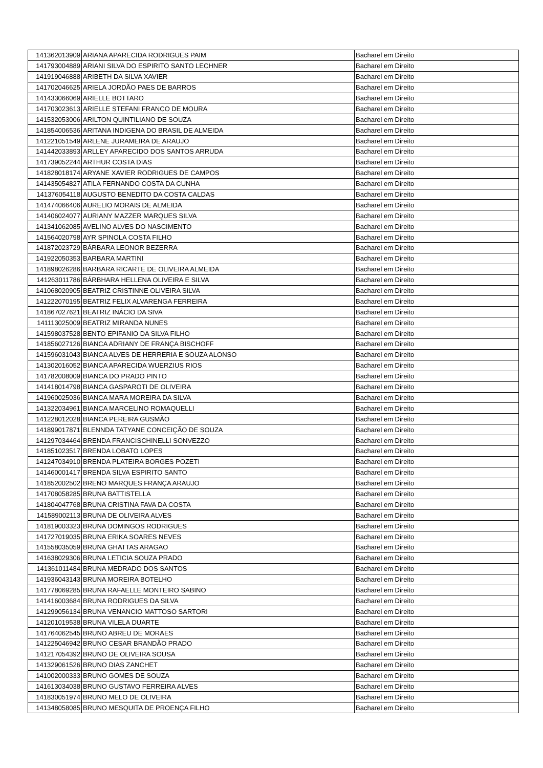| 141362013909 | ARIANA APARECIDA RODRIGUES PAIM | Bacharel em Direito |
| 141793004889 | ARIANI SILVA DO ESPIRITO SANTO LECHNER | Bacharel em Direito |
| 141919046888 | ARIBETH DA SILVA XAVIER | Bacharel em Direito |
| 141702046625 | ARIELA JORDÃO PAES DE BARROS | Bacharel em Direito |
| 141433066069 | ARIELLE BOTTARO | Bacharel em Direito |
| 141703023613 | ARIELLE STEFANI FRANCO DE MOURA | Bacharel em Direito |
| 141532053006 | ARILTON QUINTILIANO DE SOUZA | Bacharel em Direito |
| 141854006536 | ARITANA INDIGENA DO BRASIL DE ALMEIDA | Bacharel em Direito |
| 141221051549 | ARLENE JURAMEIRA DE ARAUJO | Bacharel em Direito |
| 141442033893 | ARLLEY APARECIDO DOS SANTOS ARRUDA | Bacharel em Direito |
| 141739052244 | ARTHUR COSTA DIAS | Bacharel em Direito |
| 141828018174 | ARYANE XAVIER RODRIGUES DE CAMPOS | Bacharel em Direito |
| 141435054827 | ATILA FERNANDO COSTA DA CUNHA | Bacharel em Direito |
| 141376054118 | AUGUSTO BENEDITO DA COSTA CALDAS | Bacharel em Direito |
| 141474066406 | AURELIO MORAIS DE ALMEIDA | Bacharel em Direito |
| 141406024077 | AURIANY MAZZER MARQUES SILVA | Bacharel em Direito |
| 141341062085 | AVELINO ALVES DO NASCIMENTO | Bacharel em Direito |
| 141564020798 | AYR SPINOLA COSTA FILHO | Bacharel em Direito |
| 141872023729 | BÁRBARA LEONOR BEZERRA | Bacharel em Direito |
| 141922050353 | BARBARA MARTINI | Bacharel em Direito |
| 141898026286 | BARBARA RICARTE DE OLIVEIRA ALMEIDA | Bacharel em Direito |
| 141263011786 | BÁRBHARA HELLENA OLIVEIRA E SILVA | Bacharel em Direito |
| 141068020905 | BEATRIZ CRISTINNE OLIVEIRA SILVA | Bacharel em Direito |
| 141222070195 | BEATRIZ FELIX ALVARENGA FERREIRA | Bacharel em Direito |
| 141867027621 | BEATRIZ INÁCIO DA SIVA | Bacharel em Direito |
| 141113025009 | BEATRIZ MIRANDA NUNES | Bacharel em Direito |
| 141598037528 | BENTO EPIFANIO DA SILVA FILHO | Bacharel em Direito |
| 141856027126 | BIANCA ADRIANY DE FRANÇA BISCHOFF | Bacharel em Direito |
| 141596031043 | BIANCA ALVES DE HERRERIA E SOUZA ALONSO | Bacharel em Direito |
| 141302016052 | BIANCA APARECIDA WUERZIUS RIOS | Bacharel em Direito |
| 141782008009 | BIANCA DO PRADO PINTO | Bacharel em Direito |
| 141418014798 | BIANCA GASPAROTI DE OLIVEIRA | Bacharel em Direito |
| 141960025036 | BIANCA MARA MOREIRA DA SILVA | Bacharel em Direito |
| 141322034961 | BIANCA MARCELINO ROMAQUELLI | Bacharel em Direito |
| 141228012028 | BIANCA PEREIRA GUSMÃO | Bacharel em Direito |
| 141899017871 | BLENNDA TATYANE CONCEIÇÃO DE SOUZA | Bacharel em Direito |
| 141297034464 | BRENDA FRANCISCHINELLI SONVEZZO | Bacharel em Direito |
| 141851023517 | BRENDA LOBATO LOPES | Bacharel em Direito |
| 141247034910 | BRENDA PLATEIRA BORGES POZETI | Bacharel em Direito |
| 141460001417 | BRENDA SILVA ESPIRITO SANTO | Bacharel em Direito |
| 141852002502 | BRENO MARQUES FRANÇA ARAUJO | Bacharel em Direito |
| 141708058285 | BRUNA BATTISTELLA | Bacharel em Direito |
| 141804047768 | BRUNA CRISTINA FAVA DA COSTA | Bacharel em Direito |
| 141589002113 | BRUNA DE OLIVEIRA ALVES | Bacharel em Direito |
| 141819003323 | BRUNA DOMINGOS RODRIGUES | Bacharel em Direito |
| 141727019035 | BRUNA ERIKA SOARES NEVES | Bacharel em Direito |
| 141558035059 | BRUNA GHATTAS ARAGAO | Bacharel em Direito |
| 141638029306 | BRUNA LETICIA SOUZA PRADO | Bacharel em Direito |
| 141361011484 | BRUNA MEDRADO DOS SANTOS | Bacharel em Direito |
| 141936043143 | BRUNA MOREIRA BOTELHO | Bacharel em Direito |
| 141778069285 | BRUNA RAFAELLE MONTEIRO SABINO | Bacharel em Direito |
| 141416003684 | BRUNA RODRIGUES DA SILVA | Bacharel em Direito |
| 141299056134 | BRUNA VENANCIO MATTOSO SARTORI | Bacharel em Direito |
| 141201019538 | BRUNA VILELA DUARTE | Bacharel em Direito |
| 141764062545 | BRUNO ABREU DE MORAES | Bacharel em Direito |
| 141225046942 | BRUNO CESAR BRANDÃO PRADO | Bacharel em Direito |
| 141217054392 | BRUNO DE OLIVEIRA SOUSA | Bacharel em Direito |
| 141329061526 | BRUNO DIAS ZANCHET | Bacharel em Direito |
| 141002000333 | BRUNO GOMES DE SOUZA | Bacharel em Direito |
| 141613034038 | BRUNO GUSTAVO FERREIRA ALVES | Bacharel em Direito |
| 141830051974 | BRUNO MELO DE OLIVEIRA | Bacharel em Direito |
| 141348058085 | BRUNO MESQUITA DE PROENÇA FILHO | Bacharel em Direito |